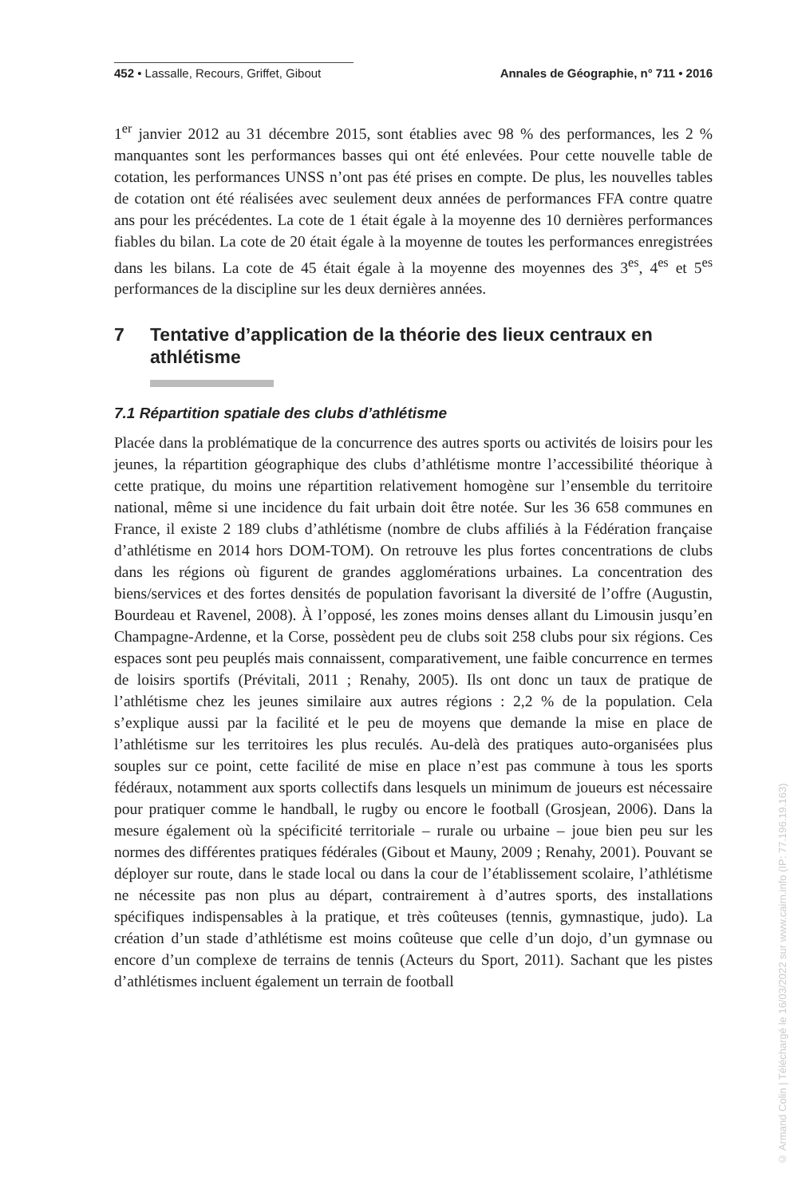452 • Lassalle, Recours, Griffet, Gibout
Annales de Géographie, n° 711 • 2016
1<sup>er</sup> janvier 2012 au 31 décembre 2015, sont établies avec 98 % des performances, les 2 % manquantes sont les performances basses qui ont été enlevées. Pour cette nouvelle table de cotation, les performances UNSS n’ont pas été prises en compte. De plus, les nouvelles tables de cotation ont été réalisées avec seulement deux années de performances FFA contre quatre ans pour les précédentes. La cote de 1 était égale à la moyenne des 10 dernières performances fiables du bilan. La cote de 20 était égale à la moyenne de toutes les performances enregistrées dans les bilans. La cote de 45 était égale à la moyenne des moyennes des 3<sup>es</sup>, 4<sup>es</sup> et 5<sup>es</sup> performances de la discipline sur les deux dernières années.
7 Tentative d’application de la théorie des lieux centraux en athlétisme
7.1 Répartition spatiale des clubs d’athlétisme
Placée dans la problématique de la concurrence des autres sports ou activités de loisirs pour les jeunes, la répartition géographique des clubs d’athlétisme montre l’accessibilité théorique à cette pratique, du moins une répartition relativement homogène sur l’ensemble du territoire national, même si une incidence du fait urbain doit être notée. Sur les 36 658 communes en France, il existe 2 189 clubs d’athlétisme (nombre de clubs affiliés à la Fédération française d’athlétisme en 2014 hors DOM-TOM). On retrouve les plus fortes concentrations de clubs dans les régions où figurent de grandes agglomérations urbaines. La concentration des biens/services et des fortes densités de population favorisant la diversité de l’offre (Augustin, Bourdeau et Ravenel, 2008). À l’opposé, les zones moins denses allant du Limousin jusqu’en Champagne-Ardenne, et la Corse, possèdent peu de clubs soit 258 clubs pour six régions. Ces espaces sont peu peuplés mais connaissent, comparativement, une faible concurrence en termes de loisirs sportifs (Prévitali, 2011 ; Renahy, 2005). Ils ont donc un taux de pratique de l’athlétisme chez les jeunes similaire aux autres régions : 2,2 % de la population. Cela s’explique aussi par la facilité et le peu de moyens que demande la mise en place de l’athlétisme sur les territoires les plus reculés. Au-delà des pratiques auto-organisées plus souples sur ce point, cette facilité de mise en place n’est pas commune à tous les sports fédéraux, notamment aux sports collectifs dans lesquels un minimum de joueurs est nécessaire pour pratiquer comme le handball, le rugby ou encore le football (Grosjean, 2006). Dans la mesure également où la spécificité territoriale – rurale ou urbaine – joue bien peu sur les normes des différentes pratiques fédérales (Gibout et Mauny, 2009 ; Renahy, 2001). Pouvant se déployer sur route, dans le stade local ou dans la cour de l’établissement scolaire, l’athlétisme ne nécessite pas non plus au départ, contrairement à d’autres sports, des installations spécifiques indispensables à la pratique, et très coûteuses (tennis, gymnastique, judo). La création d’un stade d’athlétisme est moins coûteuse que celle d’un dojo, d’un gymnase ou encore d’un complexe de terrains de tennis (Acteurs du Sport, 2011). Sachant que les pistes d’athlétismes incluent également un terrain de football
© Armand Colin | Téléchargé le 16/03/2022 sur www.cairn.info (IP: 77.196.19.163)